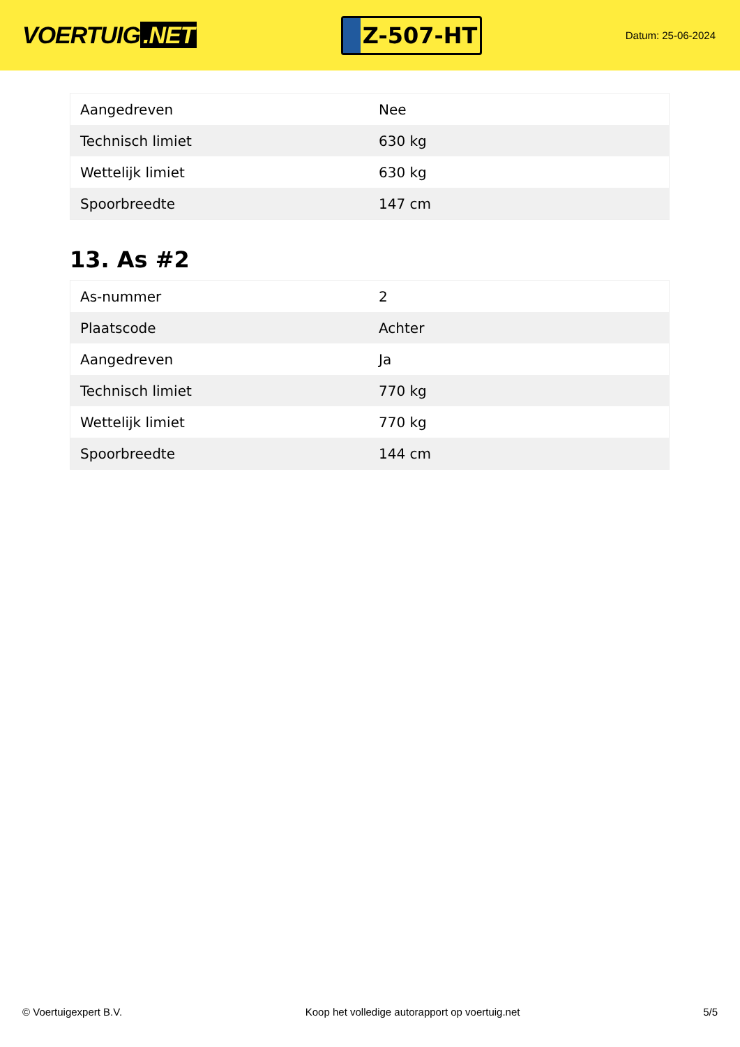VOERTUIG.NET
Z-507-HT
Datum: 25-06-2024
| Aangedreven | Nee |
| Technisch limiet | 630 kg |
| Wettelijk limiet | 630 kg |
| Spoorbreedte | 147 cm |
13. As #2
| As-nummer | 2 |
| Plaatscode | Achter |
| Aangedreven | Ja |
| Technisch limiet | 770 kg |
| Wettelijk limiet | 770 kg |
| Spoorbreedte | 144 cm |
© Voertuigexpert B.V. Koop het volledige autorapport op voertuig.net 5/5